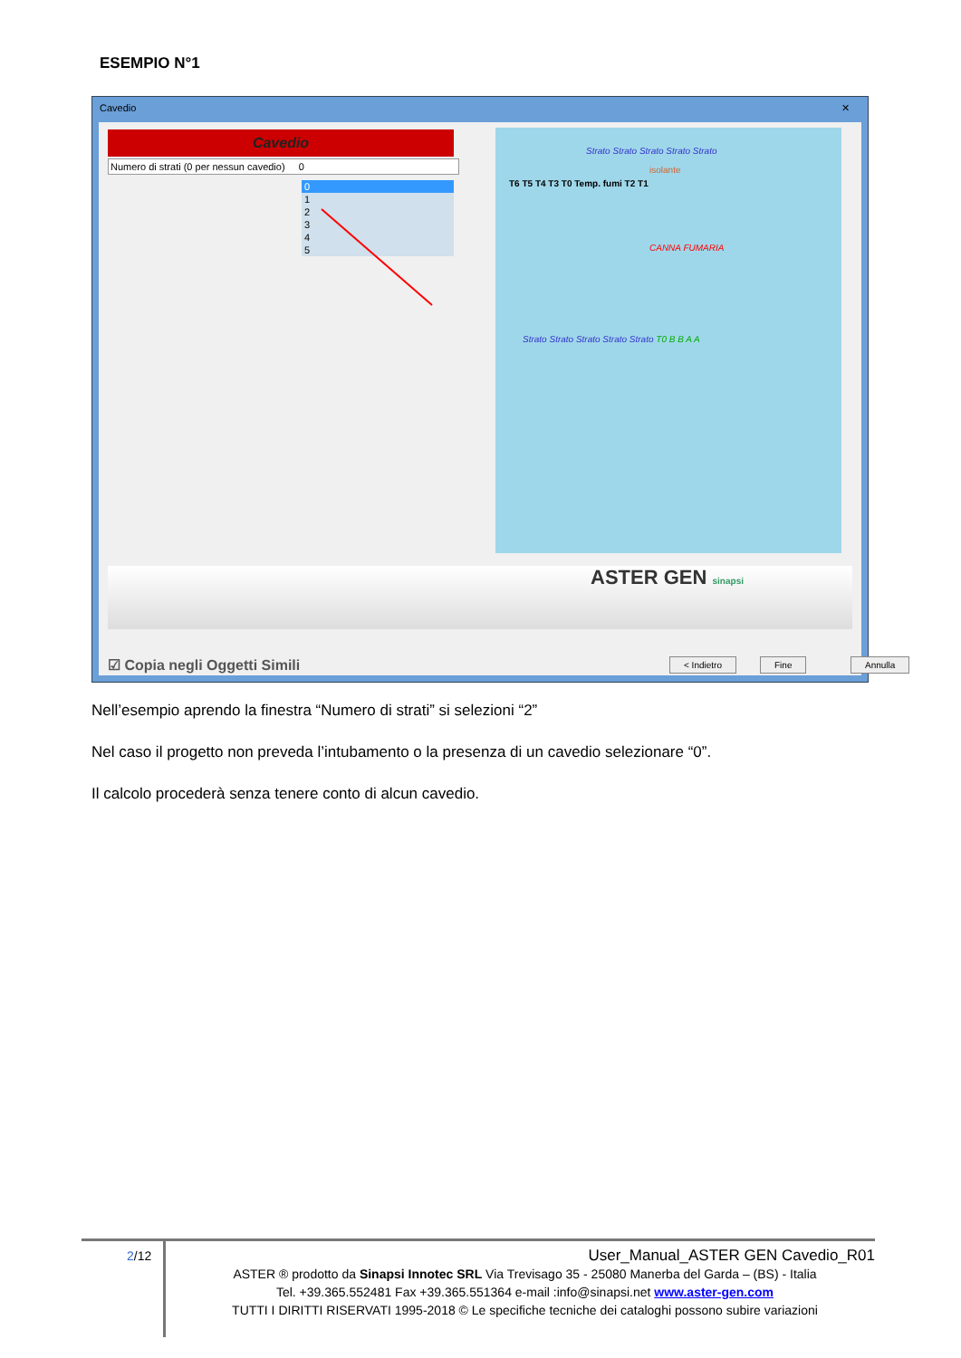ESEMPIO N°1
Cavedio ✕
Cavedio
Numero di strati (0 per nessun cavedio) 0
0
1
2
3
4
5
Strato Strato Strato Strato Strato
isolante
T6 T5 T4 T3 T0 Temp. fumi T2 T1
CANNA FUMARIA
Strato Strato Strato Strato Strato T0 B B A A
ASTER GEN sinapsi
☑ Copia negli Oggetti Simili < Indietro Fine Annulla
Nell’esempio aprendo la finestra “Numero di strati” si selezioni “2”
Nel caso il progetto non preveda l’intubamento o la presenza di un cavedio selezionare “0”.
Il calcolo procederà senza tenere conto di alcun cavedio.
2/12
User_Manual_ASTER GEN Cavedio_R01
ASTER ® prodotto da Sinapsi Innotec SRL Via Trevisago 35 - 25080 Manerba del Garda – (BS) - Italia
Tel. +39.365.552481 Fax +39.365.551364 e-mail :info@sinapsi.net www.aster-gen.com
TUTTI I DIRITTI RISERVATI 1995-2018 © Le specifiche tecniche dei cataloghi possono subire variazioni